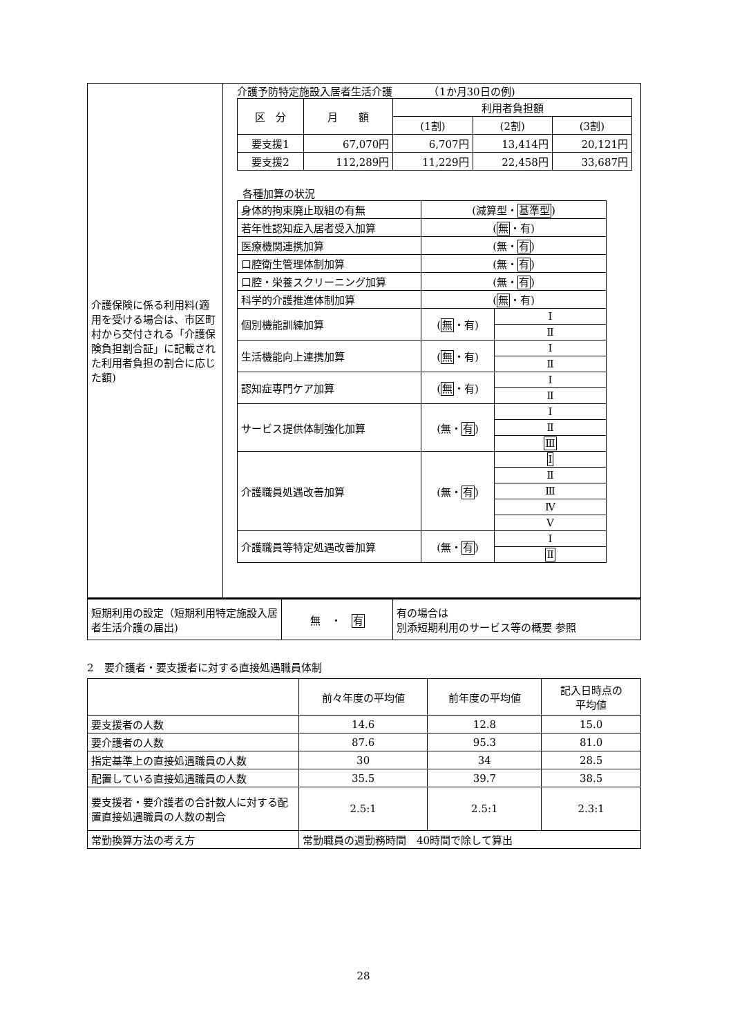| 介護保険に係る利用料(適用を受ける場合は、市区町村から交付される「介護保険負担割合証」に記載された利用者負担の割合に応じた額) | 介護予防特定施設入居者生活介護 （1か月30日の例) / 区 分 / 月 額 / 利用者負担額 / / / / / / (1割) / (2割) / (3割) / / 要支援1 / 67,070円 / 6,707円 / 13,414円 / 20,121円 / / 要支援2 / 112,289円 / 11,229円 / 22,458円 / 33,687円 / 各種加算の状況 / 身体的拘束廃止取組の有無 / (減算型・ 基準型 ) / / / 若年性認知症入居者受入加算 / ( 無 ・有) / / / 医療機関連携加算 / (無・ 有 ) / / / 口腔衛生管理体制加算 / (無・ 有 ) / / / 口腔・栄養スクリーニング加算 / (無・ 有 ) / / / 科学的介護推進体制加算 / ( 無 ・有) / / / 個別機能訓練加算 / ( 無 ・有) / Ⅰ / / / / Ⅱ / / 生活機能向上連携加算 / ( 無 ・有) / Ⅰ / / / / Ⅱ / / 認知症専門ケア加算 / ( 無 ・有) / Ⅰ / / / / Ⅱ / / サービス提供体制強化加算 / (無・ 有 ) / Ⅰ / / / / Ⅱ / / / / Ⅲ / / 介護職員処遇改善加算 / (無・ 有 ) / Ⅰ / / / / Ⅱ / / / / Ⅲ / / / / Ⅳ / / / / Ⅴ / / 介護職員等特定処遇改善加算 / (無・ 有 ) / Ⅰ / / / / Ⅱ / |
| 短期利用の設定（短期利用特定施設入居者生活介護の届出) | 無 ・ 有 | 有の場合は 別添短期利用のサービス等の概要 参照 |
2　要介護者・要支援者に対する直接処遇職員体制
| | 前々年度の平均値 | 前年度の平均値 | 記入日時点の 平均値 |
| 要支援者の人数 | 14.6 | 12.8 | 15.0 |
| 要介護者の人数 | 87.6 | 95.3 | 81.0 |
| 指定基準上の直接処遇職員の人数 | 30 | 34 | 28.5 |
| 配置している直接処遇職員の人数 | 35.5 | 39.7 | 38.5 |
| 要支援者・要介護者の合計数人に対する配置直接処遇職員の人数の割合 | 2.5:1 | 2.5:1 | 2.3:1 |
| 常勤換算方法の考え方 | 常勤職員の週勤務時間 40時間で除して算出 | | |
28